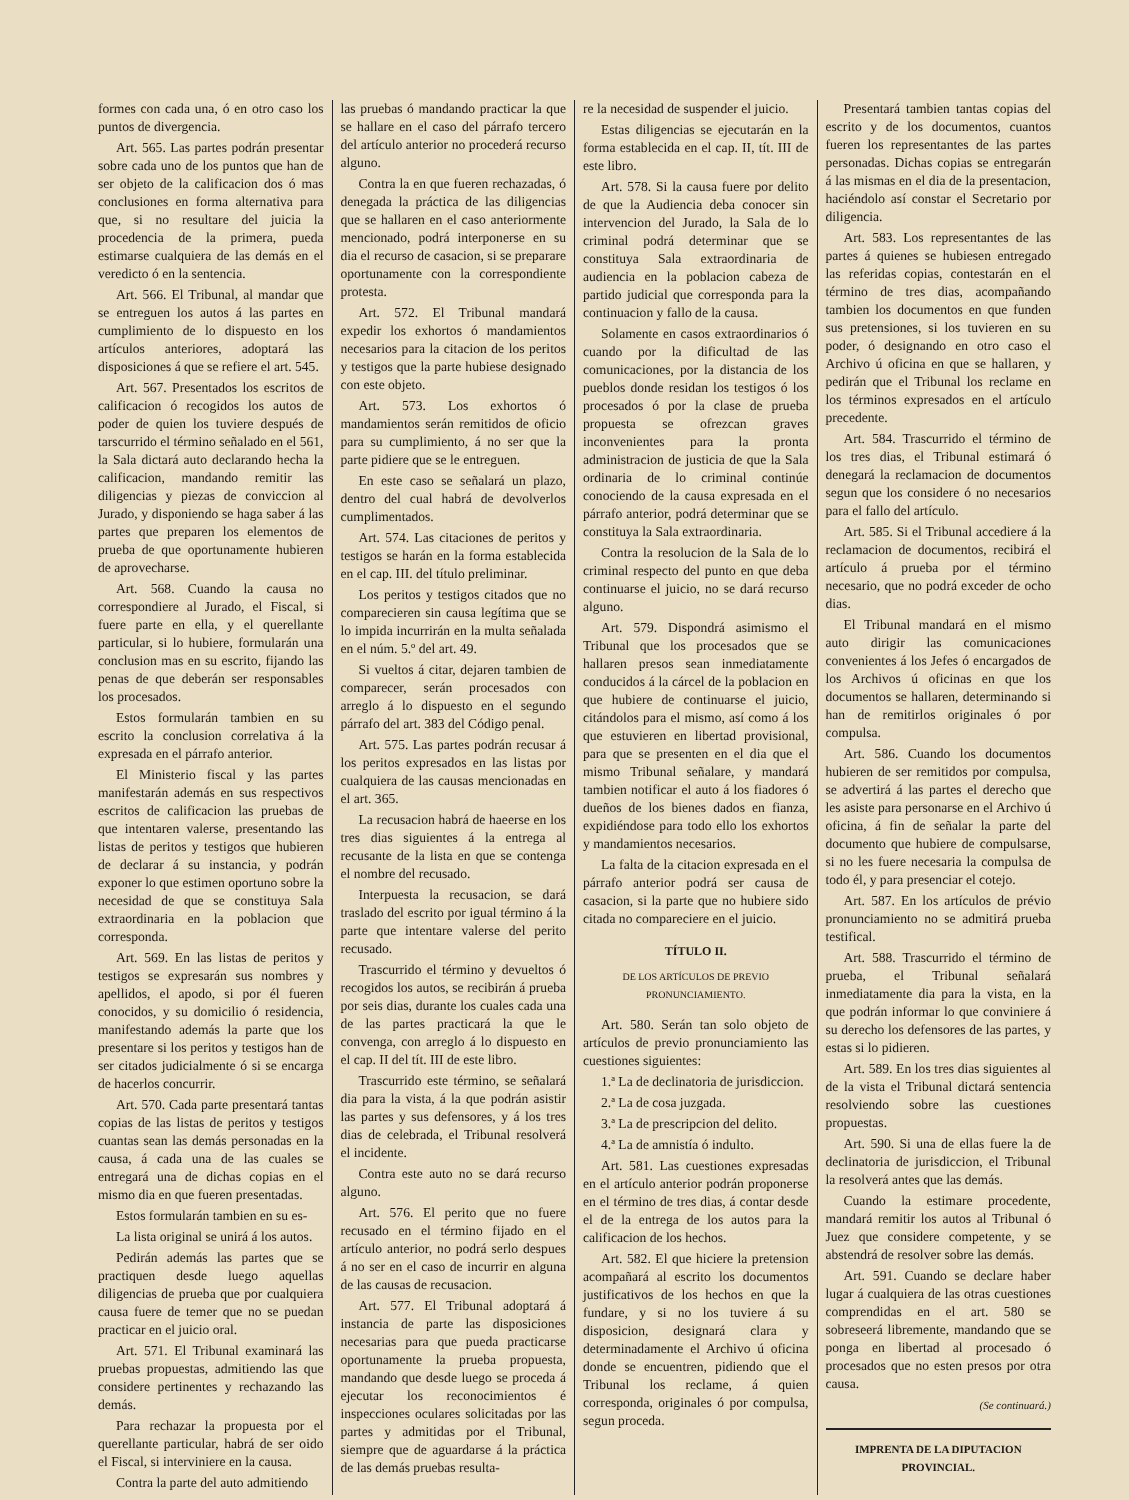formes con cada una, ó en otro caso los puntos de divergencia.
Art. 565. Las partes podrán presentar sobre cada uno de los puntos que han de ser objeto de la calificacion dos ó mas conclusiones en forma alternativa para que, si no resultare del juicia la procedencia de la primera, pueda estimarse cualquiera de las demás en el veredicto ó en la sentencia.
Art. 566. El Tribunal, al mandar que se entreguen los autos á las partes en cumplimiento de lo dispuesto en los artículos anteriores, adoptará las disposiciones á que se refiere el art. 545.
Art. 567. Presentados los escritos de calificacion ó recogidos los autos de poder de quien los tuviere después de tarscurrido el término señalado en el 561, la Sala dictará auto declarando hecha la calificacion, mandando remitir las diligencias y piezas de conviccion al Jurado, y disponiendo se haga saber á las partes que preparen los elementos de prueba de que oportunamente hubieren de aprovecharse.
Art. 568. Cuando la causa no correspondiere al Jurado, el Fiscal, si fuere parte en ella, y el querellante particular, si lo hubiere, formularán una conclusion mas en su escrito, fijando las penas de que deberán ser responsables los procesados.
Estos formularán tambien en su escrito la conclusion correlativa á la expresada en el párrafo anterior.
El Ministerio fiscal y las partes manifestarán además en sus respectivos escritos de calificacion las pruebas de que intentaren valerse, presentando las listas de peritos y testigos que hubieren de declarar á su instancia, y podrán exponer lo que estimen oportuno sobre la necesidad de que se constituya Sala extraordinaria en la poblacion que corresponda.
Art. 569. En las listas de peritos y testigos se expresarán sus nombres y apellidos, el apodo, si por él fueren conocidos, y su domicilio ó residencia, manifestando además la parte que los presentare si los peritos y testigos han de ser citados judicialmente ó si se encarga de hacerlos concurrir.
Art. 570. Cada parte presentará tantas copias de las listas de peritos y testigos cuantas sean las demás personadas en la causa, á cada una de las cuales se entregará una de dichas copias en el mismo dia en que fueren presentadas.
Estos formularán tambien en su es-
La lista original se unirá á los autos.
Pedirán además las partes que se practiquen desde luego aquellas diligencias de prueba que por cualquiera causa fuere de temer que no se puedan practicar en el juicio oral.
Art. 571. El Tribunal examinará las pruebas propuestas, admitiendo las que considere pertinentes y rechazando las demás.
Para rechazar la propuesta por el querellante particular, habrá de ser oido el Fiscal, si interviniere en la causa.
Contra la parte del auto admitiendo
las pruebas ó mandando practicar la que se hallare en el caso del párrafo tercero del artículo anterior no procederá recurso alguno.
Contra la en que fueren rechazadas, ó denegada la práctica de las diligencias que se hallaren en el caso anteriormente mencionado, podrá interponerse en su dia el recurso de casacion, si se preparare oportunamente con la correspondiente protesta.
Art. 572. El Tribunal mandará expedir los exhortos ó mandamientos necesarios para la citacion de los peritos y testigos que la parte hubiese designado con este objeto.
Art. 573. Los exhortos ó mandamientos serán remitidos de oficio para su cumplimiento, á no ser que la parte pidiere que se le entreguen.
En este caso se señalará un plazo, dentro del cual habrá de devolverlos cumplimentados.
Art. 574. Las citaciones de peritos y testigos se harán en la forma establecida en el cap. III. del título preliminar.
Los peritos y testigos citados que no comparecieren sin causa legítima que se lo impida incurrirán en la multa señalada en el núm. 5.º del art. 49.
Si vueltos á citar, dejaren tambien de comparecer, serán procesados con arreglo á lo dispuesto en el segundo párrafo del art. 383 del Código penal.
Art. 575. Las partes podrán recusar á los peritos expresados en las listas por cualquiera de las causas mencionadas en el art. 365.
La recusacion habrá de haeerse en los tres dias siguientes á la entrega al recusante de la lista en que se contenga el nombre del recusado.
Interpuesta la recusacion, se dará traslado del escrito por igual término á la parte que intentare valerse del perito recusado.
Trascurrido el término y devueltos ó recogidos los autos, se recibirán á prueba por seis dias, durante los cuales cada una de las partes practicará la que le convenga, con arreglo á lo dispuesto en el cap. II del tít. III de este libro.
Trascurrido este término, se señalará dia para la vista, á la que podrán asistir las partes y sus defensores, y á los tres dias de celebrada, el Tribunal resolverá el incidente.
Contra este auto no se dará recurso alguno.
Art. 576. El perito que no fuere recusado en el término fijado en el artículo anterior, no podrá serlo despues á no ser en el caso de incurrir en alguna de las causas de recusacion.
Art. 577. El Tribunal adoptará á instancia de parte las disposiciones necesarias para que pueda practicarse oportunamente la prueba propuesta, mandando que desde luego se proceda á ejecutar los reconocimientos é inspecciones oculares solicitadas por las partes y admitidas por el Tribunal, siempre que de aguardarse á la práctica de las demás pruebas resulta-
re la necesidad de suspender el juicio.
Estas diligencias se ejecutarán en la forma establecida en el cap. II, tít. III de este libro.
Art. 578. Si la causa fuere por delito de que la Audiencia deba conocer sin intervencion del Jurado, la Sala de lo criminal podrá determinar que se constituya Sala extraordinaria de audiencia en la poblacion cabeza de partido judicial que corresponda para la continuacion y fallo de la causa.
Solamente en casos extraordinarios ó cuando por la dificultad de las comunicaciones, por la distancia de los pueblos donde residan los testigos ó los procesados ó por la clase de prueba propuesta se ofrezcan graves inconvenientes para la pronta administracion de justicia de que la Sala ordinaria de lo criminal continúe conociendo de la causa expresada en el párrafo anterior, podrá determinar que se constituya la Sala extraordinaria.
Contra la resolucion de la Sala de lo criminal respecto del punto en que deba continuarse el juicio, no se dará recurso alguno.
Art. 579. Dispondrá asimismo el Tribunal que los procesados que se hallaren presos sean inmediatamente conducidos á la cárcel de la poblacion en que hubiere de continuarse el juicio, citándolos para el mismo, así como á los que estuvieren en libertad provisional, para que se presenten en el dia que el mismo Tribunal señalare, y mandará tambien notificar el auto á los fiadores ó dueños de los bienes dados en fianza, expidiéndose para todo ello los exhortos y mandamientos necesarios.
La falta de la citacion expresada en el párrafo anterior podrá ser causa de casacion, si la parte que no hubiere sido citada no compareciere en el juicio.
TÍTULO II.
DE LOS ARTÍCULOS DE PREVIO PRONUNCIAMIENTO.
Art. 580. Serán tan solo objeto de artículos de previo pronunciamiento las cuestiones siguientes:
1.ª La de declinatoria de jurisdiccion.
2.ª La de cosa juzgada.
3.ª La de prescripcion del delito.
4.ª La de amnistía ó indulto.
Art. 581. Las cuestiones expresadas en el artículo anterior podrán proponerse en el término de tres dias, á contar desde el de la entrega de los autos para la calificacion de los hechos.
Art. 582. El que hiciere la pretension acompañará al escrito los documentos justificativos de los hechos en que la fundare, y si no los tuviere á su disposicion, designará clara y determinadamente el Archivo ú oficina donde se encuentren, pidiendo que el Tribunal los reclame, á quien corresponda, originales ó por compulsa, segun proceda.
Presentará tambien tantas copias del escrito y de los documentos, cuantos fueren los representantes de las partes personadas. Dichas copias se entregarán á las mismas en el dia de la presentacion, haciéndolo así constar el Secretario por diligencia.
Art. 583. Los representantes de las partes á quienes se hubiesen entregado las referidas copias, contestarán en el término de tres dias, acompañando tambien los documentos en que funden sus pretensiones, si los tuvieren en su poder, ó designando en otro caso el Archivo ú oficina en que se hallaren, y pedirán que el Tribunal los reclame en los términos expresados en el artículo precedente.
Art. 584. Trascurrido el término de los tres dias, el Tribunal estimará ó denegará la reclamacion de documentos segun que los considere ó no necesarios para el fallo del artículo.
Art. 585. Si el Tribunal accediere á la reclamacion de documentos, recibirá el artículo á prueba por el término necesario, que no podrá exceder de ocho dias.
El Tribunal mandará en el mismo auto dirigir las comunicaciones convenientes á los Jefes ó encargados de los Archivos ú oficinas en que los documentos se hallaren, determinando si han de remitirlos originales ó por compulsa.
Art. 586. Cuando los documentos hubieren de ser remitidos por compulsa, se advertirá á las partes el derecho que les asiste para personarse en el Archivo ú oficina, á fin de señalar la parte del documento que hubiere de compulsarse, si no les fuere necesaria la compulsa de todo él, y para presenciar el cotejo.
Art. 587. En los artículos de prévio pronunciamiento no se admitirá prueba testifical.
Art. 588. Trascurrido el término de prueba, el Tribunal señalará inmediatamente dia para la vista, en la que podrán informar lo que conviniere á su derecho los defensores de las partes, y estas si lo pidieren.
Art. 589. En los tres dias siguientes al de la vista el Tribunal dictará sentencia resolviendo sobre las cuestiones propuestas.
Art. 590. Si una de ellas fuere la de declinatoria de jurisdiccion, el Tribunal la resolverá antes que las demás.
Cuando la estimare procedente, mandará remitir los autos al Tribunal ó Juez que considere competente, y se abstendrá de resolver sobre las demás.
Art. 591. Cuando se declare haber lugar á cualquiera de las otras cuestiones comprendidas en el art. 580 se sobreseerá libremente, mandando que se ponga en libertad al procesado ó procesados que no esten presos por otra causa.
(Se continuará.)
IMPRENTA DE LA DIPUTACION PROVINCIAL.